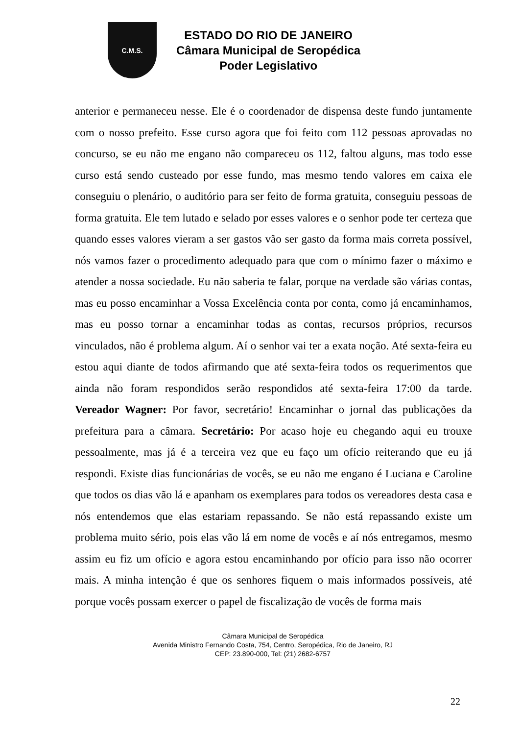C.M.S.
ESTADO DO RIO DE JANEIRO
Câmara Municipal de Seropédica
Poder Legislativo
anterior e permaneceu nesse. Ele é o coordenador de dispensa deste fundo juntamente com o nosso prefeito. Esse curso agora que foi feito com 112 pessoas aprovadas no concurso, se eu não me engano não compareceu os 112, faltou alguns, mas todo esse curso está sendo custeado por esse fundo, mas mesmo tendo valores em caixa ele conseguiu o plenário, o auditório para ser feito de forma gratuita, conseguiu pessoas de forma gratuita. Ele tem lutado e selado por esses valores e o senhor pode ter certeza que quando esses valores vieram a ser gastos vão ser gasto da forma mais correta possível, nós vamos fazer o procedimento adequado para que com o mínimo fazer o máximo e atender a nossa sociedade. Eu não saberia te falar, porque na verdade são várias contas, mas eu posso encaminhar a Vossa Excelência conta por conta, como já encaminhamos, mas eu posso tornar a encaminhar todas as contas, recursos próprios, recursos vinculados, não é problema algum. Aí o senhor vai ter a exata noção. Até sexta-feira eu estou aqui diante de todos afirmando que até sexta-feira todos os requerimentos que ainda não foram respondidos serão respondidos até sexta-feira 17:00 da tarde. Vereador Wagner: Por favor, secretário! Encaminhar o jornal das publicações da prefeitura para a câmara. Secretário: Por acaso hoje eu chegando aqui eu trouxe pessoalmente, mas já é a terceira vez que eu faço um ofício reiterando que eu já respondi. Existe dias funcionárias de vocês, se eu não me engano é Luciana e Caroline que todos os dias vão lá e apanham os exemplares para todos os vereadores desta casa e nós entendemos que elas estariam repassando. Se não está repassando existe um problema muito sério, pois elas vão lá em nome de vocês e aí nós entregamos, mesmo assim eu fiz um ofício e agora estou encaminhando por ofício para isso não ocorrer mais. A minha intenção é que os senhores fiquem o mais informados possíveis, até porque vocês possam exercer o papel de fiscalização de vocês de forma mais
Câmara Municipal de Seropédica
Avenida Ministro Fernando Costa, 754, Centro, Seropédica, Rio de Janeiro, RJ
CEP: 23.890-000, Tel: (21) 2682-6757
22